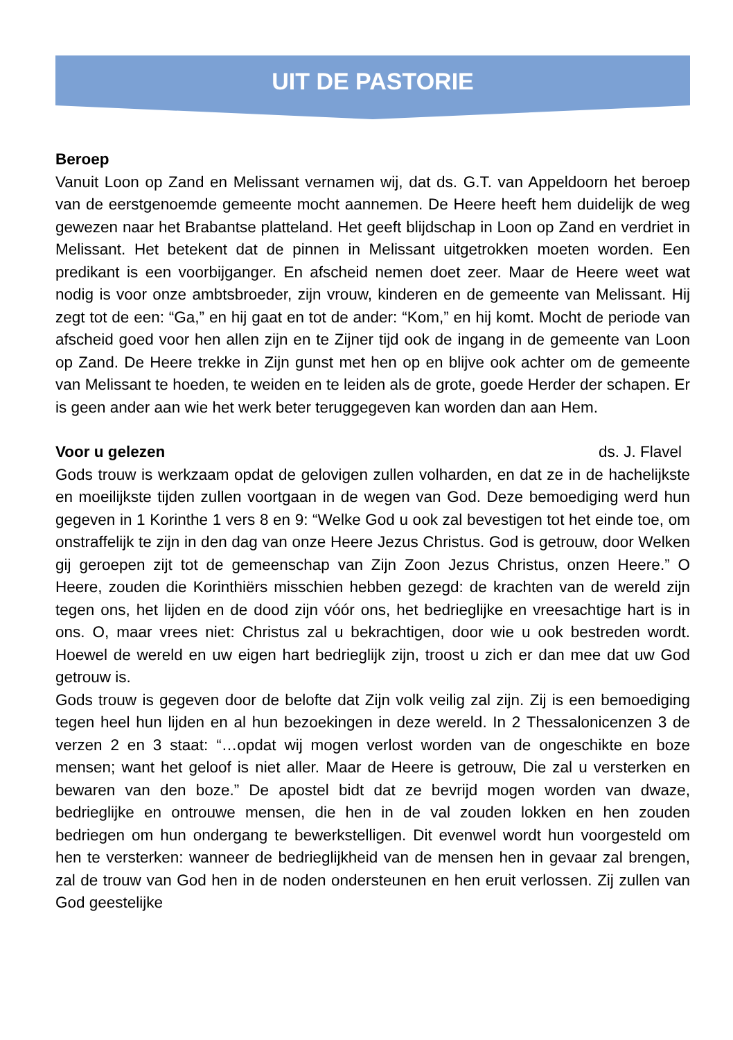UIT DE PASTORIE
Beroep
Vanuit Loon op Zand en Melissant vernamen wij, dat ds. G.T. van Appeldoorn het beroep van de eerstgenoemde gemeente mocht aannemen. De Heere heeft hem duidelijk de weg gewezen naar het Brabantse platteland. Het geeft blijdschap in Loon op Zand en verdriet in Melissant. Het betekent dat de pinnen in Melissant uitgetrokken moeten worden. Een predikant is een voorbijganger. En afscheid nemen doet zeer. Maar de Heere weet wat nodig is voor onze ambtsbroeder, zijn vrouw, kinderen en de gemeente van Melissant. Hij zegt tot de een: “Ga,” en hij gaat en tot de ander: “Kom,” en hij komt. Mocht de periode van afscheid goed voor hen allen zijn en te Zijner tijd ook de ingang in de gemeente van Loon op Zand. De Heere trekke in Zijn gunst met hen op en blijve ook achter om de gemeente van Melissant te hoeden, te weiden en te leiden als de grote, goede Herder der schapen. Er is geen ander aan wie het werk beter teruggegeven kan worden dan aan Hem.
Voor u gelezen ds. J. Flavel
Gods trouw is werkzaam opdat de gelovigen zullen volharden, en dat ze in de hachelijkste en moeilijkste tijden zullen voortgaan in de wegen van God. Deze bemoediging werd hun gegeven in 1 Korinthe 1 vers 8 en 9: “Welke God u ook zal bevestigen tot het einde toe, om onstraffelijk te zijn in den dag van onze Heere Jezus Christus. God is getrouw, door Welken gij geroepen zijt tot de gemeenschap van Zijn Zoon Jezus Christus, onzen Heere.” O Heere, zouden die Korinthiërs misschien hebben gezegd: de krachten van de wereld zijn tegen ons, het lijden en de dood zijn vóór ons, het bedrieglijke en vreesachtige hart is in ons. O, maar vrees niet: Christus zal u bekrachtigen, door wie u ook bestreden wordt. Hoewel de wereld en uw eigen hart bedrieglijk zijn, troost u zich er dan mee dat uw God getrouw is.
Gods trouw is gegeven door de belofte dat Zijn volk veilig zal zijn. Zij is een bemoediging tegen heel hun lijden en al hun bezoekingen in deze wereld. In 2 Thessalonicenzen 3 de verzen 2 en 3 staat: “…opdat wij mogen verlost worden van de ongeschikte en boze mensen; want het geloof is niet aller. Maar de Heere is getrouw, Die zal u versterken en bewaren van den boze.” De apostel bidt dat ze bevrijd mogen worden van dwaze, bedrieglijke en ontrouwe mensen, die hen in de val zouden lokken en hen zouden bedriegen om hun ondergang te bewerkstelligen. Dit evenwel wordt hun voorgesteld om hen te versterken: wanneer de bedrieglijkheid van de mensen hen in gevaar zal brengen, zal de trouw van God hen in de noden ondersteunen en hen eruit verlossen. Zij zullen van God geestelijke